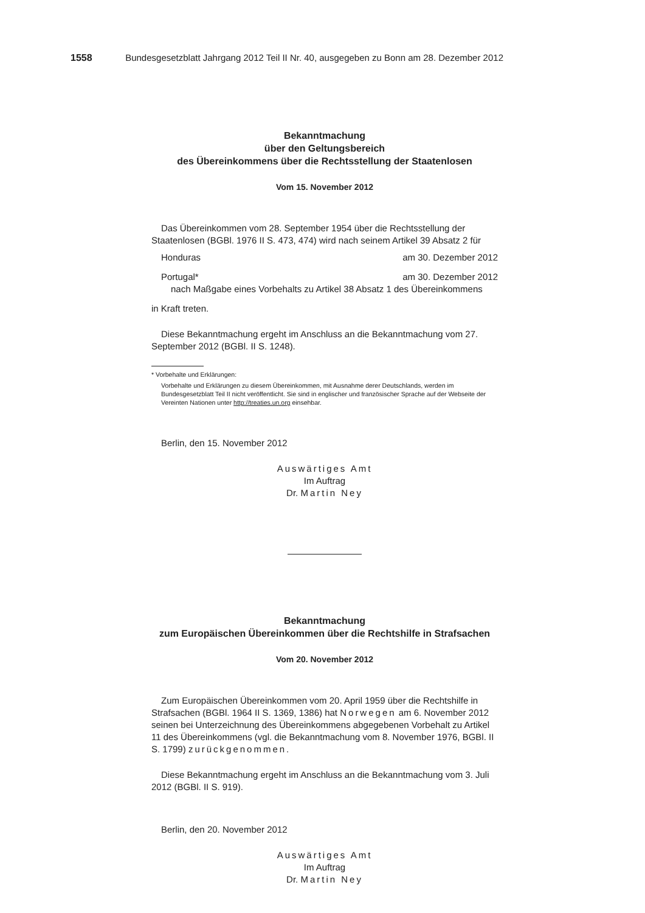1558 Bundesgesetzblatt Jahrgang 2012 Teil II Nr. 40, ausgegeben zu Bonn am 28. Dezember 2012
Bekanntmachung
über den Geltungsbereich
des Übereinkommens über die Rechtsstellung der Staatenlosen
Vom 15. November 2012
Das Übereinkommen vom 28. September 1954 über die Rechtsstellung der Staatenlosen (BGBl. 1976 II S. 473, 474) wird nach seinem Artikel 39 Absatz 2 für
Honduras am 30. Dezember 2012
Portugal* am 30. Dezember 2012
nach Maßgabe eines Vorbehalts zu Artikel 38 Absatz 1 des Übereinkommens
in Kraft treten.
Diese Bekanntmachung ergeht im Anschluss an die Bekanntmachung vom 27. September 2012 (BGBl. II S. 1248).
* Vorbehalte und Erklärungen:
Vorbehalte und Erklärungen zu diesem Übereinkommen, mit Ausnahme derer Deutschlands, werden im Bundesgesetzblatt Teil II nicht veröffentlicht. Sie sind in englischer und französischer Sprache auf der Webseite der Vereinten Nationen unter http://treaties.un.org einsehbar.
Berlin, den 15. November 2012
Auswärtiges Amt
Im Auftrag
Dr. Martin Ney
Bekanntmachung
zum Europäischen Übereinkommen über die Rechtshilfe in Strafsachen
Vom 20. November 2012
Zum Europäischen Übereinkommen vom 20. April 1959 über die Rechtshilfe in Strafsachen (BGBl. 1964 II S. 1369, 1386) hat Norwegen am 6. November 2012 seinen bei Unterzeichnung des Übereinkommens abgegebenen Vorbehalt zu Artikel 11 des Übereinkommens (vgl. die Bekanntmachung vom 8. November 1976, BGBl. II S. 1799) zurückgenommen.
Diese Bekanntmachung ergeht im Anschluss an die Bekanntmachung vom 3. Juli 2012 (BGBl. II S. 919).
Berlin, den 20. November 2012
Auswärtiges Amt
Im Auftrag
Dr. Martin Ney